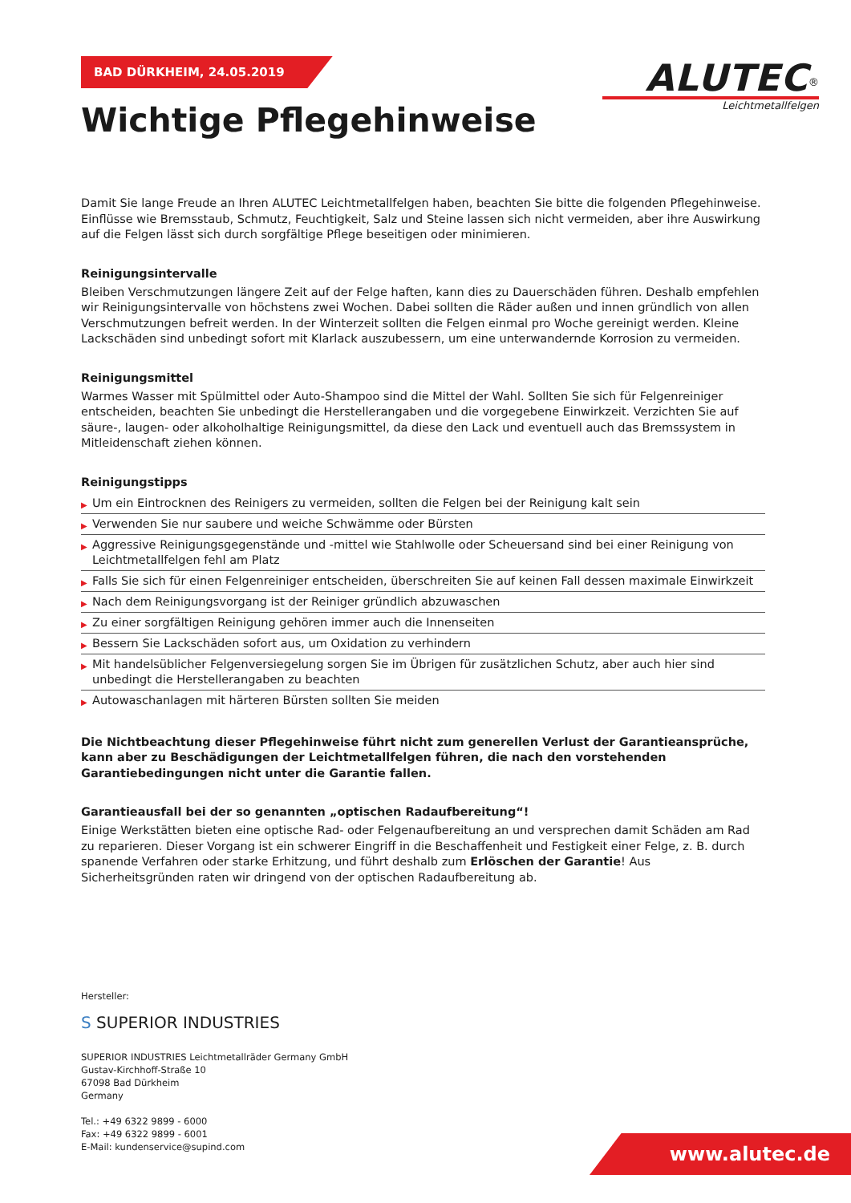BAD DÜRKHEIM, 24.05.2019
ALUTEC<sup>®</sup>
Leichtmetallfelgen
Wichtige Pflegehinweise
Damit Sie lange Freude an Ihren ALUTEC Leichtmetallfelgen haben, beachten Sie bitte die folgenden Pflegehinweise. Einflüsse wie Bremsstaub, Schmutz, Feuchtigkeit, Salz und Steine lassen sich nicht vermeiden, aber ihre Auswirkung auf die Felgen lässt sich durch sorgfältige Pflege beseitigen oder minimieren.
Reinigungsintervalle
Bleiben Verschmutzungen längere Zeit auf der Felge haften, kann dies zu Dauerschäden führen. Deshalb empfehlen wir Reinigungsintervalle von höchstens zwei Wochen. Dabei sollten die Räder außen und innen gründlich von allen Verschmutzungen befreit werden. In der Winterzeit sollten die Felgen einmal pro Woche gereinigt werden. Kleine Lackschäden sind unbedingt sofort mit Klarlack auszubessern, um eine unterwandernde Korrosion zu vermeiden.
Reinigungsmittel
Warmes Wasser mit Spülmittel oder Auto-Shampoo sind die Mittel der Wahl. Sollten Sie sich für Felgenreiniger entscheiden, beachten Sie unbedingt die Herstellerangaben und die vorgegebene Einwirkzeit. Verzichten Sie auf säure-, laugen- oder alkoholhaltige Reinigungsmittel, da diese den Lack und eventuell auch das Bremssystem in Mitleidenschaft ziehen können.
Reinigungstipps
▶ Um ein Eintrocknen des Reinigers zu vermeiden, sollten die Felgen bei der Reinigung kalt sein
▶ Verwenden Sie nur saubere und weiche Schwämme oder Bürsten
▶ Aggressive Reinigungsgegenstände und -mittel wie Stahlwolle oder Scheuersand sind bei einer Reinigung von Leichtmetallfelgen fehl am Platz
▶ Falls Sie sich für einen Felgenreiniger entscheiden, überschreiten Sie auf keinen Fall dessen maximale Einwirkzeit
▶ Nach dem Reinigungsvorgang ist der Reiniger gründlich abzuwaschen
▶ Zu einer sorgfältigen Reinigung gehören immer auch die Innenseiten
▶ Bessern Sie Lackschäden sofort aus, um Oxidation zu verhindern
▶ Mit handelsüblicher Felgenversiegelung sorgen Sie im Übrigen für zusätzlichen Schutz, aber auch hier sind unbedingt die Herstellerangaben zu beachten
▶ Autowaschanlagen mit härteren Bürsten sollten Sie meiden
Die Nichtbeachtung dieser Pflegehinweise führt nicht zum generellen Verlust der Garantieansprüche, kann aber zu Beschädigungen der Leichtmetallfelgen führen, die nach den vorstehenden Garantiebedingungen nicht unter die Garantie fallen.
Garantieausfall bei der so genannten „optischen Radaufbereitung“!
Einige Werkstätten bieten eine optische Rad- oder Felgenaufbereitung an und versprechen damit Schäden am Rad zu reparieren. Dieser Vorgang ist ein schwerer Eingriff in die Beschaffenheit und Festigkeit einer Felge, z. B. durch spanende Verfahren oder starke Erhitzung, und führt deshalb zum Erlöschen der Garantie! Aus Sicherheitsgründen raten wir dringend von der optischen Radaufbereitung ab.
Hersteller:
S SUPERIOR INDUSTRIES
SUPERIOR INDUSTRIES Leichtmetallräder Germany GmbH
Gustav-Kirchhoff-Straße 10
67098 Bad Dürkheim
Germany
Tel.: +49 6322 9899 - 6000
Fax: +49 6322 9899 - 6001
E-Mail: kundenservice@supind.com
www.alutec.de